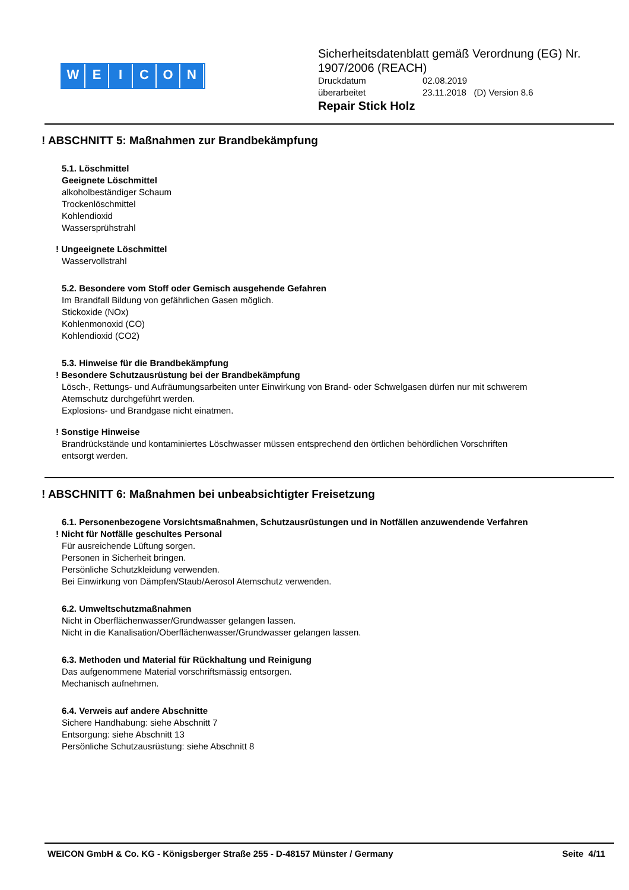WEICON
Sicherheitsdatenblatt gemäß Verordnung (EG) Nr.
1907/2006 (REACH)
Druckdatum 02.08.2019
überarbeitet 23.11.2018 (D) Version 8.6
Repair Stick Holz
! ABSCHNITT 5: Maßnahmen zur Brandbekämpfung
5.1. Löschmittel
Geeignete Löschmittel
alkoholbeständiger Schaum
Trockenlöschmittel
Kohlendioxid
Wassersprühstrahl
! Ungeeignete Löschmittel
Wasservollstrahl
5.2. Besondere vom Stoff oder Gemisch ausgehende Gefahren
Im Brandfall Bildung von gefährlichen Gasen möglich.
Stickoxide (NOx)
Kohlenmonoxid (CO)
Kohlendioxid (CO2)
5.3. Hinweise für die Brandbekämpfung! Besondere Schutzausrüstung bei der Brandbekämpfung
Lösch-, Rettungs- und Aufräumungsarbeiten unter Einwirkung von Brand- oder Schwelgasen dürfen nur mit schwerem
Atemschutz durchgeführt werden.
Explosions- und Brandgase nicht einatmen.
! Sonstige Hinweise
Brandrückstände und kontaminiertes Löschwasser müssen entsprechend den örtlichen behördlichen Vorschriften
entsorgt werden.
! ABSCHNITT 6: Maßnahmen bei unbeabsichtigter Freisetzung
6.1. Personenbezogene Vorsichtsmaßnahmen, Schutzausrüstungen und in Notfällen anzuwendende Verfahren! Nicht für Notfälle geschultes Personal
Für ausreichende Lüftung sorgen.
Personen in Sicherheit bringen.
Persönliche Schutzkleidung verwenden.
Bei Einwirkung von Dämpfen/Staub/Aerosol Atemschutz verwenden.
6.2. Umweltschutzmaßnahmen
Nicht in Oberflächenwasser/Grundwasser gelangen lassen.
Nicht in die Kanalisation/Oberflächenwasser/Grundwasser gelangen lassen.
6.3. Methoden und Material für Rückhaltung und Reinigung
Das aufgenommene Material vorschriftsmässig entsorgen.
Mechanisch aufnehmen.
6.4. Verweis auf andere Abschnitte
Sichere Handhabung: siehe Abschnitt 7
Entsorgung: siehe Abschnitt 13
Persönliche Schutzausrüstung: siehe Abschnitt 8
WEICON GmbH & Co. KG - Königsberger Straße 255 - D-48157 Münster / Germany Seite 4/11